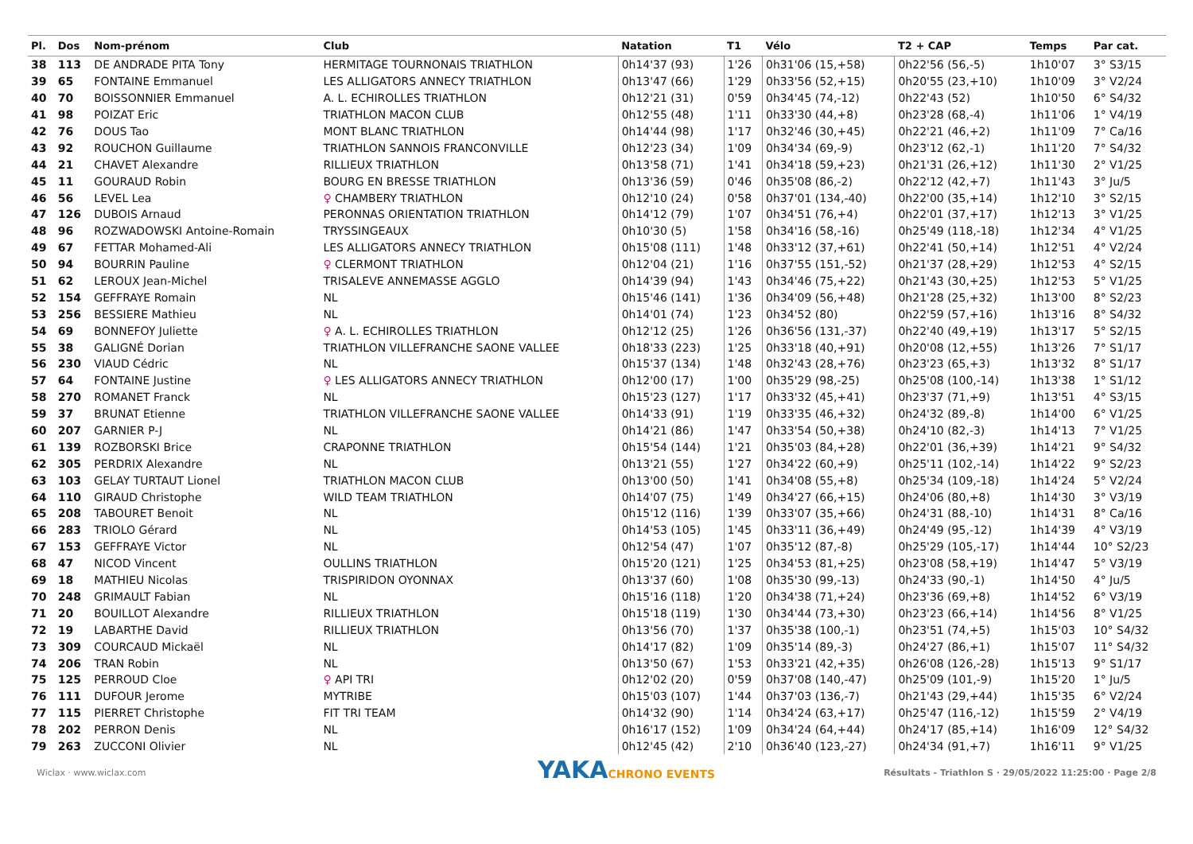| Pl. | Dos | Nom-prénom | Club | Natation | T1 | Vélo | T2 + CAP | Temps | Par cat. |
| --- | --- | --- | --- | --- | --- | --- | --- | --- | --- |
| 38 | 113 | DE ANDRADE PITA Tony | HERMITAGE TOURNONAIS TRIATHLON | 0h14'37 (93) | 1'26 | 0h31'06 (15,+58) | 0h22'56 (56,-5) | 1h10'07 | 3° S3/15 |
| 39 | 65 | FONTAINE Emmanuel | LES ALLIGATORS ANNECY TRIATHLON | 0h13'47 (66) | 1'29 | 0h33'56 (52,+15) | 0h20'55 (23,+10) | 1h10'09 | 3° V2/24 |
| 40 | 70 | BOISSONNIER Emmanuel | A. L. ECHIROLLES TRIATHLON | 0h12'21 (31) | 0'59 | 0h34'45 (74,-12) | 0h22'43 (52) | 1h10'50 | 6° S4/32 |
| 41 | 98 | POIZAT Eric | TRIATHLON MACON CLUB | 0h12'55 (48) | 1'11 | 0h33'30 (44,+8) | 0h23'28 (68,-4) | 1h11'06 | 1° V4/19 |
| 42 | 76 | DOUS Tao | MONT BLANC TRIATHLON | 0h14'44 (98) | 1'17 | 0h32'46 (30,+45) | 0h22'21 (46,+2) | 1h11'09 | 7° Ca/16 |
| 43 | 92 | ROUCHON Guillaume | TRIATHLON SANNOIS FRANCONVILLE | 0h12'23 (34) | 1'09 | 0h34'34 (69,-9) | 0h23'12 (62,-1) | 1h11'20 | 7° S4/32 |
| 44 | 21 | CHAVET Alexandre | RILLIEUX TRIATHLON | 0h13'58 (71) | 1'41 | 0h34'18 (59,+23) | 0h21'31 (26,+12) | 1h11'30 | 2° V1/25 |
| 45 | 11 | GOURAUD Robin | BOURG EN BRESSE TRIATHLON | 0h13'36 (59) | 0'46 | 0h35'08 (86,-2) | 0h22'12 (42,+7) | 1h11'43 | 3° Ju/5 |
| 46 | 56 | LEVEL Lea | ♀ CHAMBERY TRIATHLON | 0h12'10 (24) | 0'58 | 0h37'01 (134,-40) | 0h22'00 (35,+14) | 1h12'10 | 3° S2/15 |
| 47 | 126 | DUBOIS Arnaud | PERONNAS ORIENTATION TRIATHLON | 0h14'12 (79) | 1'07 | 0h34'51 (76,+4) | 0h22'01 (37,+17) | 1h12'13 | 3° V1/25 |
| 48 | 96 | ROZWADOWSKI Antoine-Romain | TRYSSINGEAUX | 0h10'30 (5) | 1'58 | 0h34'16 (58,-16) | 0h25'49 (118,-18) | 1h12'34 | 4° V1/25 |
| 49 | 67 | FETTAR Mohamed-Ali | LES ALLIGATORS ANNECY TRIATHLON | 0h15'08 (111) | 1'48 | 0h33'12 (37,+61) | 0h22'41 (50,+14) | 1h12'51 | 4° V2/24 |
| 50 | 94 | BOURRIN Pauline | ♀ CLERMONT TRIATHLON | 0h12'04 (21) | 1'16 | 0h37'55 (151,-52) | 0h21'37 (28,+29) | 1h12'53 | 4° S2/15 |
| 51 | 62 | LEROUX Jean-Michel | TRISALEVE ANNEMASSE AGGLO | 0h14'39 (94) | 1'43 | 0h34'46 (75,+22) | 0h21'43 (30,+25) | 1h12'53 | 5° V1/25 |
| 52 | 154 | GEFFRAYE Romain | NL | 0h15'46 (141) | 1'36 | 0h34'09 (56,+48) | 0h21'28 (25,+32) | 1h13'00 | 8° S2/23 |
| 53 | 256 | BESSIERE Mathieu | NL | 0h14'01 (74) | 1'23 | 0h34'52 (80) | 0h22'59 (57,+16) | 1h13'16 | 8° S4/32 |
| 54 | 69 | BONNEFOY Juliette | ♀ A. L. ECHIROLLES TRIATHLON | 0h12'12 (25) | 1'26 | 0h36'56 (131,-37) | 0h22'40 (49,+19) | 1h13'17 | 5° S2/15 |
| 55 | 38 | GALIGNÉ Dorian | TRIATHLON VILLEFRANCHE SAONE VALLEE | 0h18'33 (223) | 1'25 | 0h33'18 (40,+91) | 0h20'08 (12,+55) | 1h13'26 | 7° S1/17 |
| 56 | 230 | VIAUD Cédric | NL | 0h15'37 (134) | 1'48 | 0h32'43 (28,+76) | 0h23'23 (65,+3) | 1h13'32 | 8° S1/17 |
| 57 | 64 | FONTAINE Justine | ♀ LES ALLIGATORS ANNECY TRIATHLON | 0h12'00 (17) | 1'00 | 0h35'29 (98,-25) | 0h25'08 (100,-14) | 1h13'38 | 1° S1/12 |
| 58 | 270 | ROMANET Franck | NL | 0h15'23 (127) | 1'17 | 0h33'32 (45,+41) | 0h23'37 (71,+9) | 1h13'51 | 4° S3/15 |
| 59 | 37 | BRUNAT Etienne | TRIATHLON VILLEFRANCHE SAONE VALLEE | 0h14'33 (91) | 1'19 | 0h33'35 (46,+32) | 0h24'32 (89,-8) | 1h14'00 | 6° V1/25 |
| 60 | 207 | GARNIER P-J | NL | 0h14'21 (86) | 1'47 | 0h33'54 (50,+38) | 0h24'10 (82,-3) | 1h14'13 | 7° V1/25 |
| 61 | 139 | ROZBORSKI Brice | CRAPONNE TRIATHLON | 0h15'54 (144) | 1'21 | 0h35'03 (84,+28) | 0h22'01 (36,+39) | 1h14'21 | 9° S4/32 |
| 62 | 305 | PERDRIX Alexandre | NL | 0h13'21 (55) | 1'27 | 0h34'22 (60,+9) | 0h25'11 (102,-14) | 1h14'22 | 9° S2/23 |
| 63 | 103 | GELAY TURTAUT Lionel | TRIATHLON MACON CLUB | 0h13'00 (50) | 1'41 | 0h34'08 (55,+8) | 0h25'34 (109,-18) | 1h14'24 | 5° V2/24 |
| 64 | 110 | GIRAUD Christophe | WILD TEAM TRIATHLON | 0h14'07 (75) | 1'49 | 0h34'27 (66,+15) | 0h24'06 (80,+8) | 1h14'30 | 3° V3/19 |
| 65 | 208 | TABOURET Benoit | NL | 0h15'12 (116) | 1'39 | 0h33'07 (35,+66) | 0h24'31 (88,-10) | 1h14'31 | 8° Ca/16 |
| 66 | 283 | TRIOLO Gérard | NL | 0h14'53 (105) | 1'45 | 0h33'11 (36,+49) | 0h24'49 (95,-12) | 1h14'39 | 4° V3/19 |
| 67 | 153 | GEFFRAYE Victor | NL | 0h12'54 (47) | 1'07 | 0h35'12 (87,-8) | 0h25'29 (105,-17) | 1h14'44 | 10° S2/23 |
| 68 | 47 | NICOD Vincent | OULLINS TRIATHLON | 0h15'20 (121) | 1'25 | 0h34'53 (81,+25) | 0h23'08 (58,+19) | 1h14'47 | 5° V3/19 |
| 69 | 18 | MATHIEU Nicolas | TRISPIRIDON OYONNAX | 0h13'37 (60) | 1'08 | 0h35'30 (99,-13) | 0h24'33 (90,-1) | 1h14'50 | 4° Ju/5 |
| 70 | 248 | GRIMAULT Fabian | NL | 0h15'16 (118) | 1'20 | 0h34'38 (71,+24) | 0h23'36 (69,+8) | 1h14'52 | 6° V3/19 |
| 71 | 20 | BOUILLOT Alexandre | RILLIEUX TRIATHLON | 0h15'18 (119) | 1'30 | 0h34'44 (73,+30) | 0h23'23 (66,+14) | 1h14'56 | 8° V1/25 |
| 72 | 19 | LABARTHE David | RILLIEUX TRIATHLON | 0h13'56 (70) | 1'37 | 0h35'38 (100,-1) | 0h23'51 (74,+5) | 1h15'03 | 10° S4/32 |
| 73 | 309 | COURCAUD Mickaël | NL | 0h14'17 (82) | 1'09 | 0h35'14 (89,-3) | 0h24'27 (86,+1) | 1h15'07 | 11° S4/32 |
| 74 | 206 | TRAN Robin | NL | 0h13'50 (67) | 1'53 | 0h33'21 (42,+35) | 0h26'08 (126,-28) | 1h15'13 | 9° S1/17 |
| 75 | 125 | PERROUD Cloe | ♀ API TRI | 0h12'02 (20) | 0'59 | 0h37'08 (140,-47) | 0h25'09 (101,-9) | 1h15'20 | 1° Ju/5 |
| 76 | 111 | DUFOUR Jerome | MYTRIBE | 0h15'03 (107) | 1'44 | 0h37'03 (136,-7) | 0h21'43 (29,+44) | 1h15'35 | 6° V2/24 |
| 77 | 115 | PIERRET Christophe | FIT TRI TEAM | 0h14'32 (90) | 1'14 | 0h34'24 (63,+17) | 0h25'47 (116,-12) | 1h15'59 | 2° V4/19 |
| 78 | 202 | PERRON Denis | NL | 0h16'17 (152) | 1'09 | 0h34'24 (64,+44) | 0h24'17 (85,+14) | 1h16'09 | 12° S4/32 |
| 79 | 263 | ZUCCONI Olivier | NL | 0h12'45 (42) | 2'10 | 0h36'40 (123,-27) | 0h24'34 (91,+7) | 1h16'11 | 9° V1/25 |
Wiclax · www.wiclax.com YAKACHRONO EVENTS
Résultats - Triathlon S · 29/05/2022 11:25:00 · Page 2/8